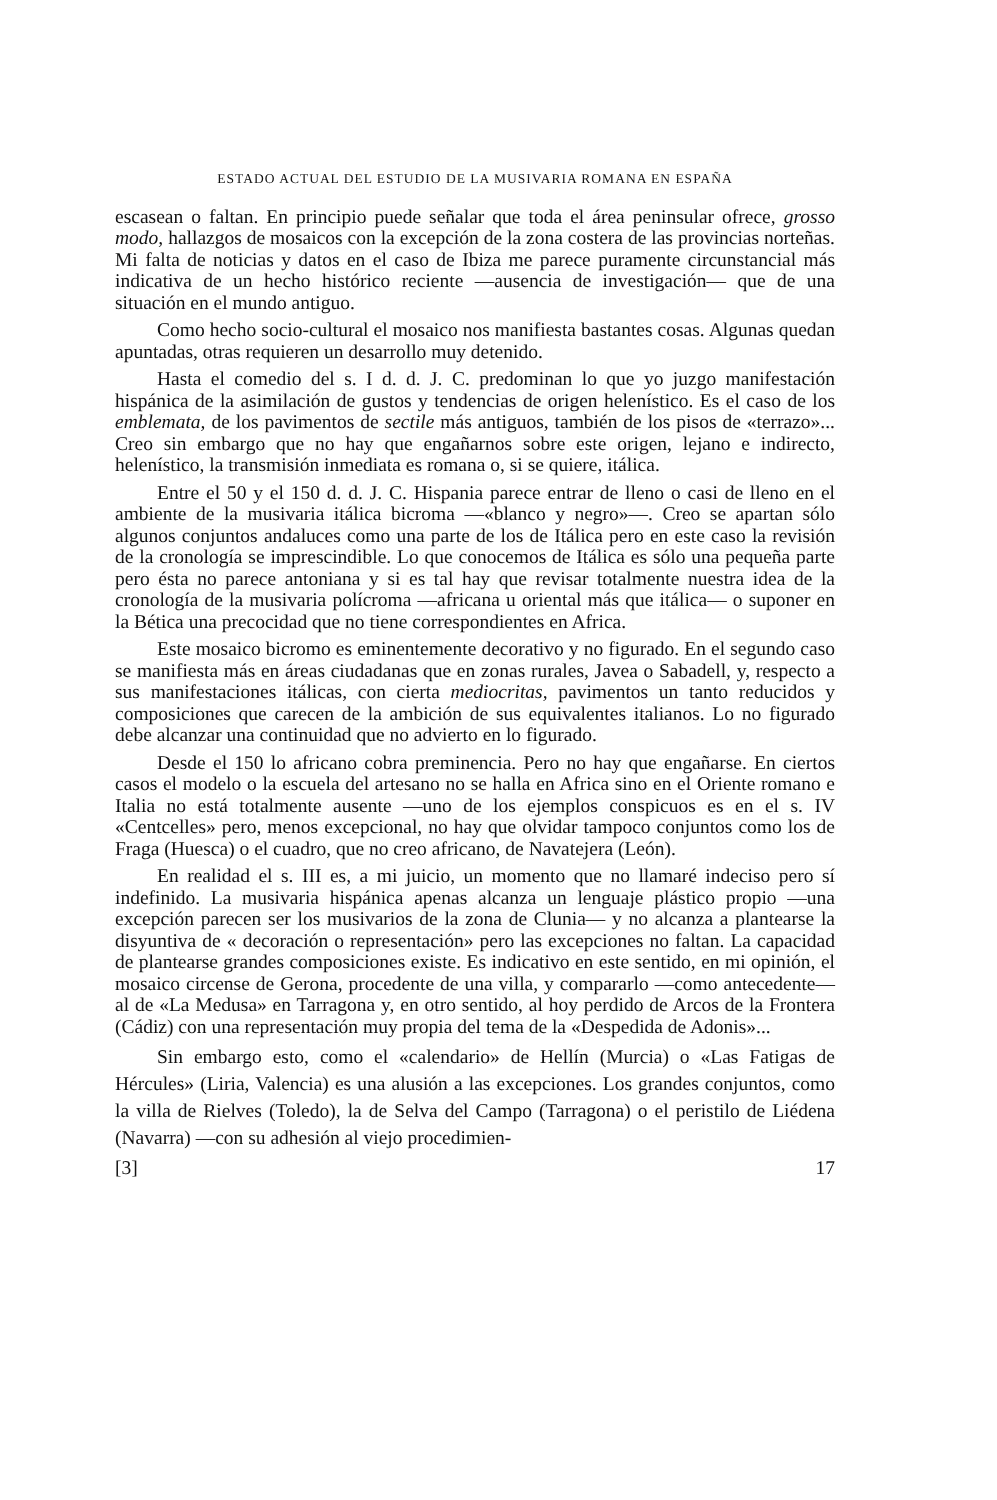ESTADO ACTUAL DEL ESTUDIO DE LA MUSIVARIA ROMANA EN ESPAÑA
escasean o faltan. En principio puede señalar que toda el área peninsular ofrece, grosso modo, hallazgos de mosaicos con la excepción de la zona costera de las provincias norteñas. Mi falta de noticias y datos en el caso de Ibiza me parece puramente circunstancial más indicativa de un hecho histórico reciente —ausencia de investigación— que de una situación en el mundo antiguo.
Como hecho socio-cultural el mosaico nos manifiesta bastantes cosas. Algunas quedan apuntadas, otras requieren un desarrollo muy detenido.
Hasta el comedio del s. I d. d. J. C. predominan lo que yo juzgo manifestación hispánica de la asimilación de gustos y tendencias de origen helenístico. Es el caso de los emblemata, de los pavimentos de sectile más antiguos, también de los pisos de «terrazo»... Creo sin embargo que no hay que engañarnos sobre este origen, lejano e indirecto, helenístico, la transmisión inmediata es romana o, si se quiere, itálica.
Entre el 50 y el 150 d. d. J. C. Hispania parece entrar de lleno o casi de lleno en el ambiente de la musivaria itálica bicroma —«blanco y negro»—. Creo se apartan sólo algunos conjuntos andaluces como una parte de los de Itálica pero en este caso la revisión de la cronología se imprescindible. Lo que conocemos de Itálica es sólo una pequeña parte pero ésta no parece antoniana y si es tal hay que revisar totalmente nuestra idea de la cronología de la musivaria polícroma —africana u oriental más que itálica— o suponer en la Bética una precocidad que no tiene correspondientes en Africa.
Este mosaico bicromo es eminentemente decorativo y no figurado. En el segundo caso se manifiesta más en áreas ciudadanas que en zonas rurales, Javea o Sabadell, y, respecto a sus manifestaciones itálicas, con cierta mediocritas, pavimentos un tanto reducidos y composiciones que carecen de la ambición de sus equivalentes italianos. Lo no figurado debe alcanzar una continuidad que no advierto en lo figurado.
Desde el 150 lo africano cobra preminencia. Pero no hay que engañarse. En ciertos casos el modelo o la escuela del artesano no se halla en Africa sino en el Oriente romano e Italia no está totalmente ausente —uno de los ejemplos conspicuos es en el s. IV «Centcelles» pero, menos excepcional, no hay que olvidar tampoco conjuntos como los de Fraga (Huesca) o el cuadro, que no creo africano, de Navatejera (León).
En realidad el s. III es, a mi juicio, un momento que no llamaré indeciso pero sí indefinido. La musivaria hispánica apenas alcanza un lenguaje plástico propio —una excepción parecen ser los musivarios de la zona de Clunia— y no alcanza a plantearse la disyuntiva de « decoración o representación» pero las excepciones no faltan. La capacidad de plantearse grandes composiciones existe. Es indicativo en este sentido, en mi opinión, el mosaico circense de Gerona, procedente de una villa, y compararlo —como antecedente— al de «La Medusa» en Tarragona y, en otro sentido, al hoy perdido de Arcos de la Frontera (Cádiz) con una representación muy propia del tema de la «Despedida de Adonis»...
Sin embargo esto, como el «calendario» de Hellín (Murcia) o «Las Fatigas de Hércules» (Liria, Valencia) es una alusión a las excepciones. Los grandes conjuntos, como la villa de Rielves (Toledo), la de Selva del Campo (Tarragona) o el peristilo de Liédena (Navarra) —con su adhesión al viejo procedimien-
[3] 17